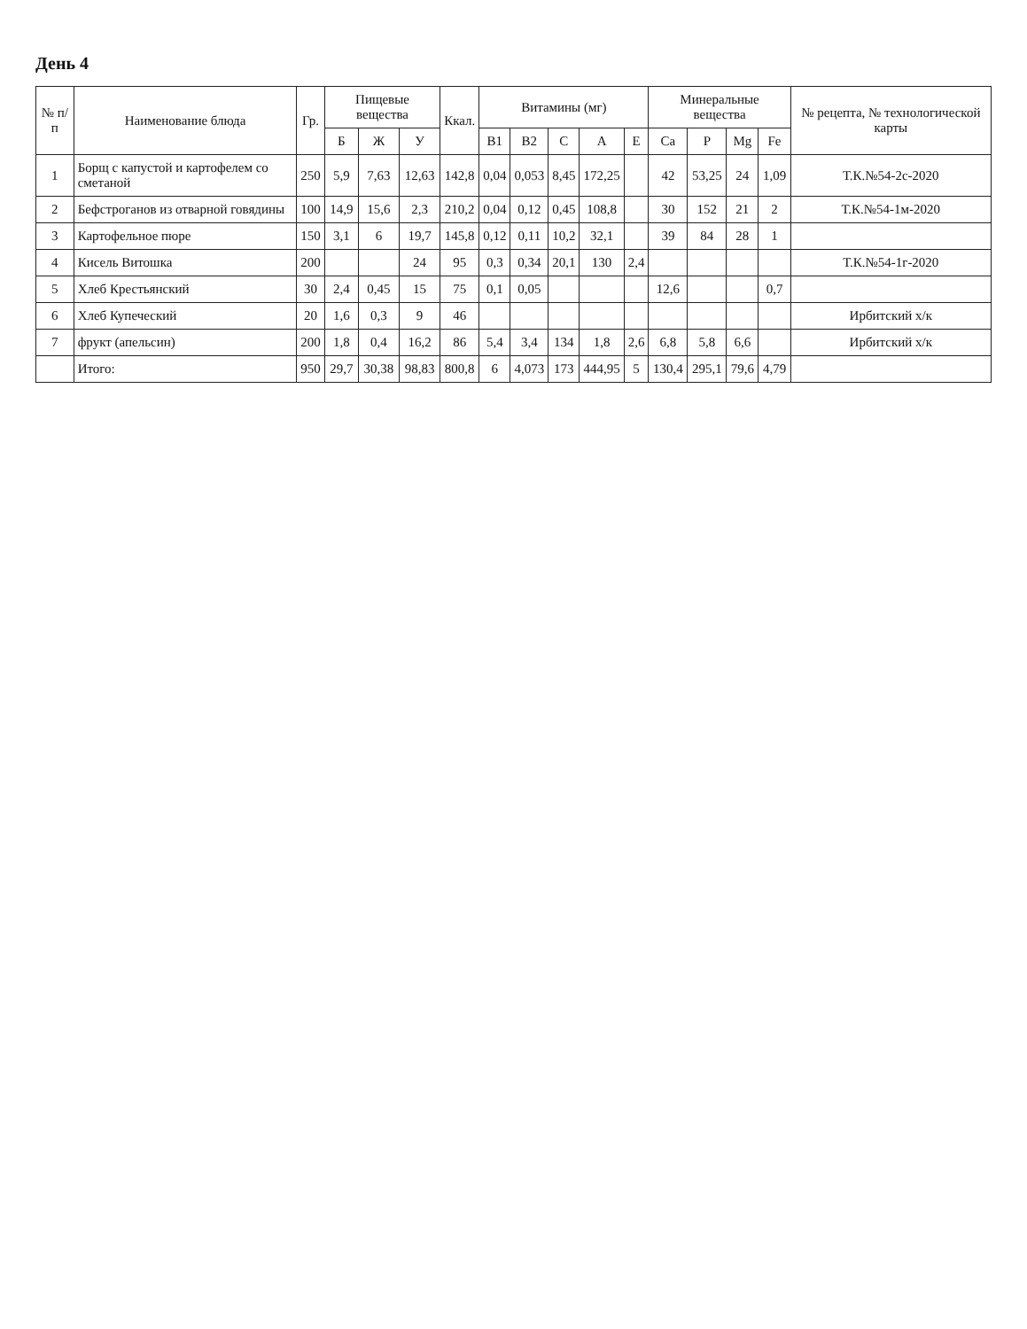День 4
| № п/п | Наименование блюда | Гр. | Пищевые вещества | | | Ккал. | Витамины (мг) | | | | | Минеральные вещества | | | | № рецепта, № технологической карты |
| --- | --- | --- | --- | --- | --- | --- | --- | --- | --- | --- | --- | --- | --- | --- | --- | --- |
| | | | Б | Ж | У | | B1 | B2 | C | A | E | Ca | P | Mg | Fe | |
| 1 | Борщ с капустой и картофелем со сметаной | 250 | 5,9 | 7,63 | 12,63 | 142,8 | 0,04 | 0,053 | 8,45 | 172,25 | | 42 | 53,25 | 24 | 1,09 | Т.К.№54-2с-2020 |
| 2 | Бефстроганов из отварной говядины | 100 | 14,9 | 15,6 | 2,3 | 210,2 | 0,04 | 0,12 | 0,45 | 108,8 | | 30 | 152 | 21 | 2 | Т.К.№54-1м-2020 |
| 3 | Картофельное пюре | 150 | 3,1 | 6 | 19,7 | 145,8 | 0,12 | 0,11 | 10,2 | 32,1 | | 39 | 84 | 28 | 1 | |
| 4 | Кисель Витошка | 200 | | | 24 | 95 | 0,3 | 0,34 | 20,1 | 130 | 2,4 | | | | | Т.К.№54-1г-2020 |
| 5 | Хлеб Крестьянский | 30 | 2,4 | 0,45 | 15 | 75 | 0,1 | 0,05 | | | | 12,6 | | | 0,7 | |
| 6 | Хлеб Купеческий | 20 | 1,6 | 0,3 | 9 | 46 | | | | | | | | | | Ирбитский х/к |
| 7 | фрукт (апельсин) | 200 | 1,8 | 0,4 | 16,2 | 86 | 5,4 | 3,4 | 134 | 1,8 | 2,6 | 6,8 | 5,8 | 6,6 | | Ирбитский х/к |
| | Итого: | 950 | 29,7 | 30,38 | 98,83 | 800,8 | 6 | 4,073 | 173 | 444,95 | 5 | 130,4 | 295,1 | 79,6 | 4,79 | |